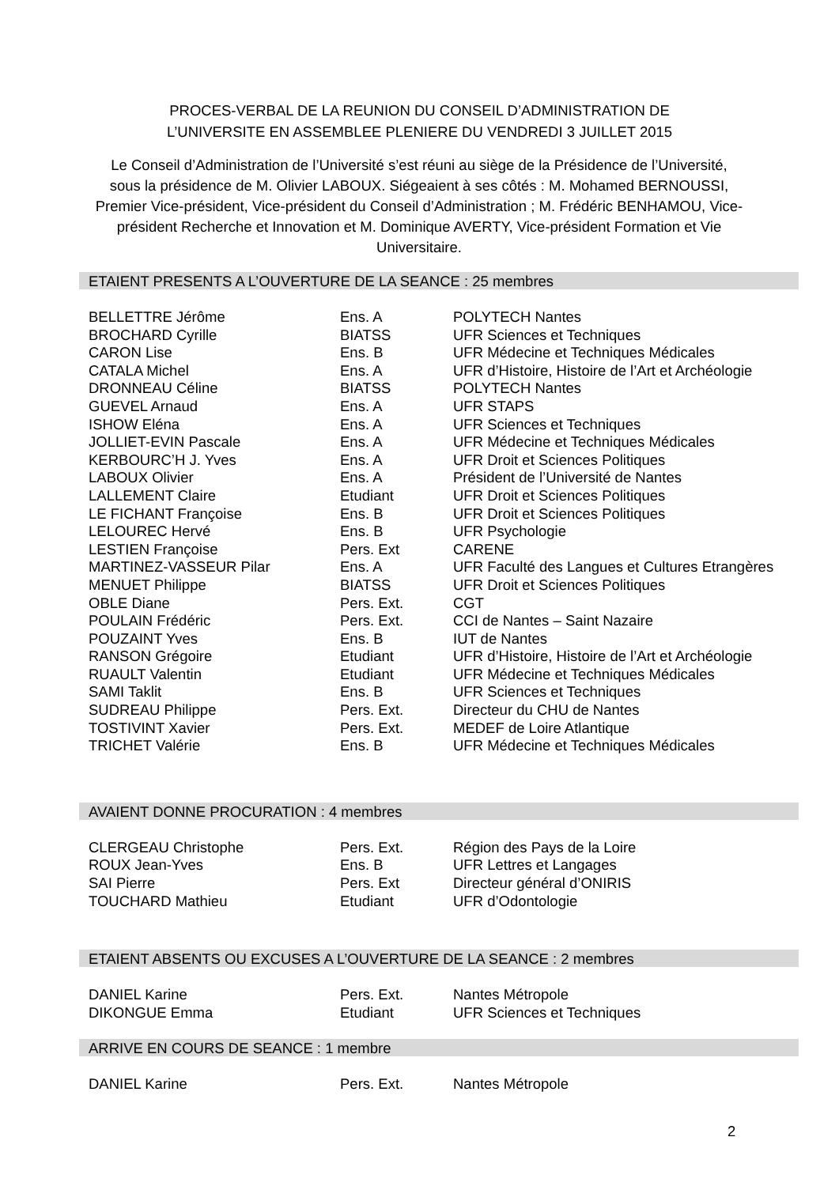PROCES-VERBAL DE LA REUNION DU CONSEIL D’ADMINISTRATION DE
L’UNIVERSITE EN ASSEMBLEE PLENIERE DU VENDREDI 3 JUILLET 2015
Le Conseil d’Administration de l’Université s’est réuni au siège de la Présidence de l’Université, sous la présidence de M. Olivier LABOUX. Siégeaient à ses côtés : M. Mohamed BERNOUSSI, Premier Vice-président, Vice-président du Conseil d’Administration ; M. Frédéric BENHAMOU, Vice-président Recherche et Innovation et M. Dominique AVERTY, Vice-président Formation et Vie Universitaire.
ETAIENT PRESENTS A L’OUVERTURE DE LA SEANCE : 25 membres
| BELLETTRE Jérôme | Ens. A | POLYTECH Nantes |
| BROCHARD Cyrille | BIATSS | UFR Sciences et Techniques |
| CARON Lise | Ens. B | UFR Médecine et Techniques Médicales |
| CATALA Michel | Ens. A | UFR d’Histoire, Histoire de l’Art et Archéologie |
| DRONNEAU Céline | BIATSS | POLYTECH Nantes |
| GUEVEL Arnaud | Ens. A | UFR STAPS |
| ISHOW Eléna | Ens. A | UFR Sciences et Techniques |
| JOLLIET-EVIN Pascale | Ens. A | UFR Médecine et Techniques Médicales |
| KERBOURC’H J. Yves | Ens. A | UFR Droit et Sciences Politiques |
| LABOUX Olivier | Ens. A | Président de l’Université de Nantes |
| LALLEMENT Claire | Etudiant | UFR Droit et Sciences Politiques |
| LE FICHANT Françoise | Ens. B | UFR Droit et Sciences Politiques |
| LELOUREC Hervé | Ens. B | UFR Psychologie |
| LESTIEN Françoise | Pers. Ext | CARENE |
| MARTINEZ-VASSEUR Pilar | Ens. A | UFR Faculté des Langues et Cultures Etrangères |
| MENUET Philippe | BIATSS | UFR Droit et Sciences Politiques |
| OBLE Diane | Pers. Ext. | CGT |
| POULAIN Frédéric | Pers. Ext. | CCI de Nantes – Saint Nazaire |
| POUZAINT Yves | Ens. B | IUT de Nantes |
| RANSON Grégoire | Etudiant | UFR d’Histoire, Histoire de l’Art et Archéologie |
| RUAULT Valentin | Etudiant | UFR Médecine et Techniques Médicales |
| SAMI Taklit | Ens. B | UFR Sciences et Techniques |
| SUDREAU Philippe | Pers. Ext. | Directeur du CHU de Nantes |
| TOSTIVINT Xavier | Pers. Ext. | MEDEF de Loire Atlantique |
| TRICHET Valérie | Ens. B | UFR Médecine et Techniques Médicales |
AVAIENT DONNE PROCURATION : 4 membres
| CLERGEAU Christophe | Pers. Ext. | Région des Pays de la Loire |
| ROUX Jean-Yves | Ens. B | UFR Lettres et Langages |
| SAI Pierre | Pers. Ext | Directeur général d’ONIRIS |
| TOUCHARD Mathieu | Etudiant | UFR d’Odontologie |
ETAIENT ABSENTS OU EXCUSES A L’OUVERTURE DE LA SEANCE : 2 membres
| DANIEL Karine | Pers. Ext. | Nantes Métropole |
| DIKONGUE Emma | Etudiant | UFR Sciences et Techniques |
ARRIVE EN COURS DE SEANCE : 1 membre
| DANIEL Karine | Pers. Ext. | Nantes Métropole |
2